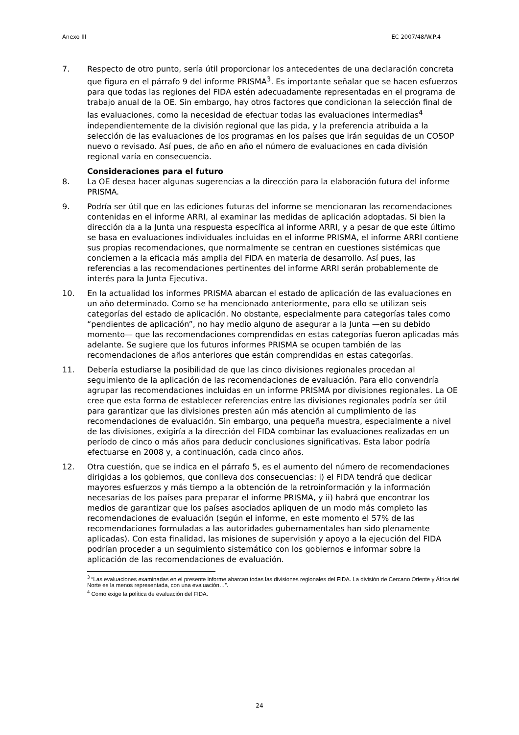Anexo III EC 2007/48/W.P.4
7. Respecto de otro punto, sería útil proporcionar los antecedentes de una declaración concreta que figura en el párrafo 9 del informe PRISMA<sup>3</sup>. Es importante señalar que se hacen esfuerzos para que todas las regiones del FIDA estén adecuadamente representadas en el programa de trabajo anual de la OE. Sin embargo, hay otros factores que condicionan la selección final de las evaluaciones, como la necesidad de efectuar todas las evaluaciones intermedias<sup>4</sup> independientemente de la división regional que las pida, y la preferencia atribuida a la selección de las evaluaciones de los programas en los países que irán seguidas de un COSOP nuevo o revisado. Así pues, de año en año el número de evaluaciones en cada división regional varía en consecuencia.
Consideraciones para el futuro
8. La OE desea hacer algunas sugerencias a la dirección para la elaboración futura del informe PRISMA.
9. Podría ser útil que en las ediciones futuras del informe se mencionaran las recomendaciones contenidas en el informe ARRI, al examinar las medidas de aplicación adoptadas. Si bien la dirección da a la Junta una respuesta específica al informe ARRI, y a pesar de que este último se basa en evaluaciones individuales incluidas en el informe PRISMA, el informe ARRI contiene sus propias recomendaciones, que normalmente se centran en cuestiones sistémicas que conciernen a la eficacia más amplia del FIDA en materia de desarrollo. Así pues, las referencias a las recomendaciones pertinentes del informe ARRI serán probablemente de interés para la Junta Ejecutiva.
10. En la actualidad los informes PRISMA abarcan el estado de aplicación de las evaluaciones en un año determinado. Como se ha mencionado anteriormente, para ello se utilizan seis categorías del estado de aplicación. No obstante, especialmente para categorías tales como “pendientes de aplicación”, no hay medio alguno de asegurar a la Junta —en su debido momento— que las recomendaciones comprendidas en estas categorías fueron aplicadas más adelante. Se sugiere que los futuros informes PRISMA se ocupen también de las recomendaciones de años anteriores que están comprendidas en estas categorías.
11. Debería estudiarse la posibilidad de que las cinco divisiones regionales procedan al seguimiento de la aplicación de las recomendaciones de evaluación. Para ello convendría agrupar las recomendaciones incluidas en un informe PRISMA por divisiones regionales. La OE cree que esta forma de establecer referencias entre las divisiones regionales podría ser útil para garantizar que las divisiones presten aún más atención al cumplimiento de las recomendaciones de evaluación. Sin embargo, una pequeña muestra, especialmente a nivel de las divisiones, exigiría a la dirección del FIDA combinar las evaluaciones realizadas en un período de cinco o más años para deducir conclusiones significativas. Esta labor podría efectuarse en 2008 y, a continuación, cada cinco años.
12. Otra cuestión, que se indica en el párrafo 5, es el aumento del número de recomendaciones dirigidas a los gobiernos, que conlleva dos consecuencias: i) el FIDA tendrá que dedicar mayores esfuerzos y más tiempo a la obtención de la retroinformación y la información necesarias de los países para preparar el informe PRISMA, y ii) habrá que encontrar los medios de garantizar que los países asociados apliquen de un modo más completo las recomendaciones de evaluación (según el informe, en este momento el 57% de las recomendaciones formuladas a las autoridades gubernamentales han sido plenamente aplicadas). Con esta finalidad, las misiones de supervisión y apoyo a la ejecución del FIDA podrían proceder a un seguimiento sistemático con los gobiernos e informar sobre la aplicación de las recomendaciones de evaluación.
<sup>3</sup> “Las evaluaciones examinadas en el presente informe abarcan todas las divisiones regionales del FIDA. La división de Cercano Oriente y África del Norte es la menos representada, con una evaluación…”.
<sup>4</sup> Como exige la política de evaluación del FIDA.
24